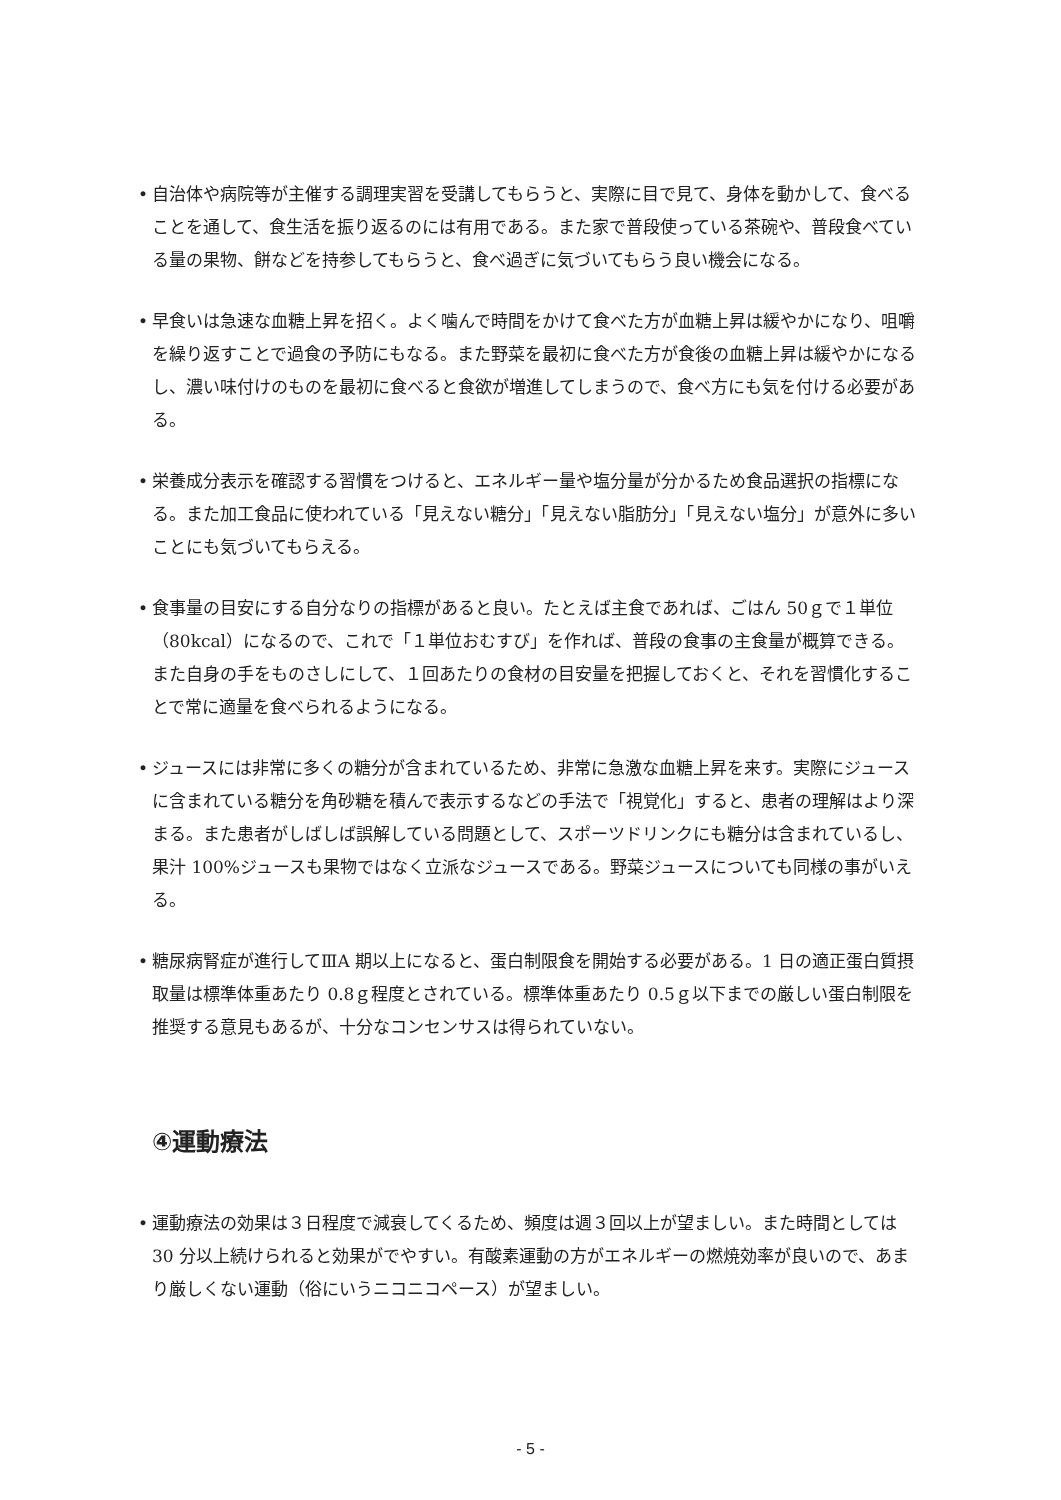• 自治体や病院等が主催する調理実習を受講してもらうと、実際に目で見て、身体を動かして、食べることを通して、食生活を振り返るのには有用である。また家で普段使っている茶碗や、普段食べている量の果物、餅などを持参してもらうと、食べ過ぎに気づいてもらう良い機会になる。
• 早食いは急速な血糖上昇を招く。よく噛んで時間をかけて食べた方が血糖上昇は緩やかになり、咀嚼を繰り返すことで過食の予防にもなる。また野菜を最初に食べた方が食後の血糖上昇は緩やかになるし、濃い味付けのものを最初に食べると食欲が増進してしまうので、食べ方にも気を付ける必要がある。
• 栄養成分表示を確認する習慣をつけると、エネルギー量や塩分量が分かるため食品選択の指標になる。また加工食品に使われている「見えない糖分」「見えない脂肪分」「見えない塩分」が意外に多いことにも気づいてもらえる。
• 食事量の目安にする自分なりの指標があると良い。たとえば主食であれば、ごはん 50ｇで１単位（80kcal）になるので、これで「１単位おむすび」を作れば、普段の食事の主食量が概算できる。また自身の手をものさしにして、１回あたりの食材の目安量を把握しておくと、それを習慣化することで常に適量を食べられるようになる。
• ジュースには非常に多くの糖分が含まれているため、非常に急激な血糖上昇を来す。実際にジュースに含まれている糖分を角砂糖を積んで表示するなどの手法で「視覚化」すると、患者の理解はより深まる。また患者がしばしば誤解している問題として、スポーツドリンクにも糖分は含まれているし、果汁 100%ジュースも果物ではなく立派なジュースである。野菜ジュースについても同様の事がいえる。
• 糖尿病腎症が進行してⅢA 期以上になると、蛋白制限食を開始する必要がある。1 日の適正蛋白質摂取量は標準体重あたり 0.8ｇ程度とされている。標準体重あたり 0.5ｇ以下までの厳しい蛋白制限を推奨する意見もあるが、十分なコンセンサスは得られていない。
④運動療法
• 運動療法の効果は３日程度で減衰してくるため、頻度は週３回以上が望ましい。また時間としては 30 分以上続けられると効果がでやすい。有酸素運動の方がエネルギーの燃焼効率が良いので、あまり厳しくない運動（俗にいうニコニコペース）が望ましい。
- 5 -